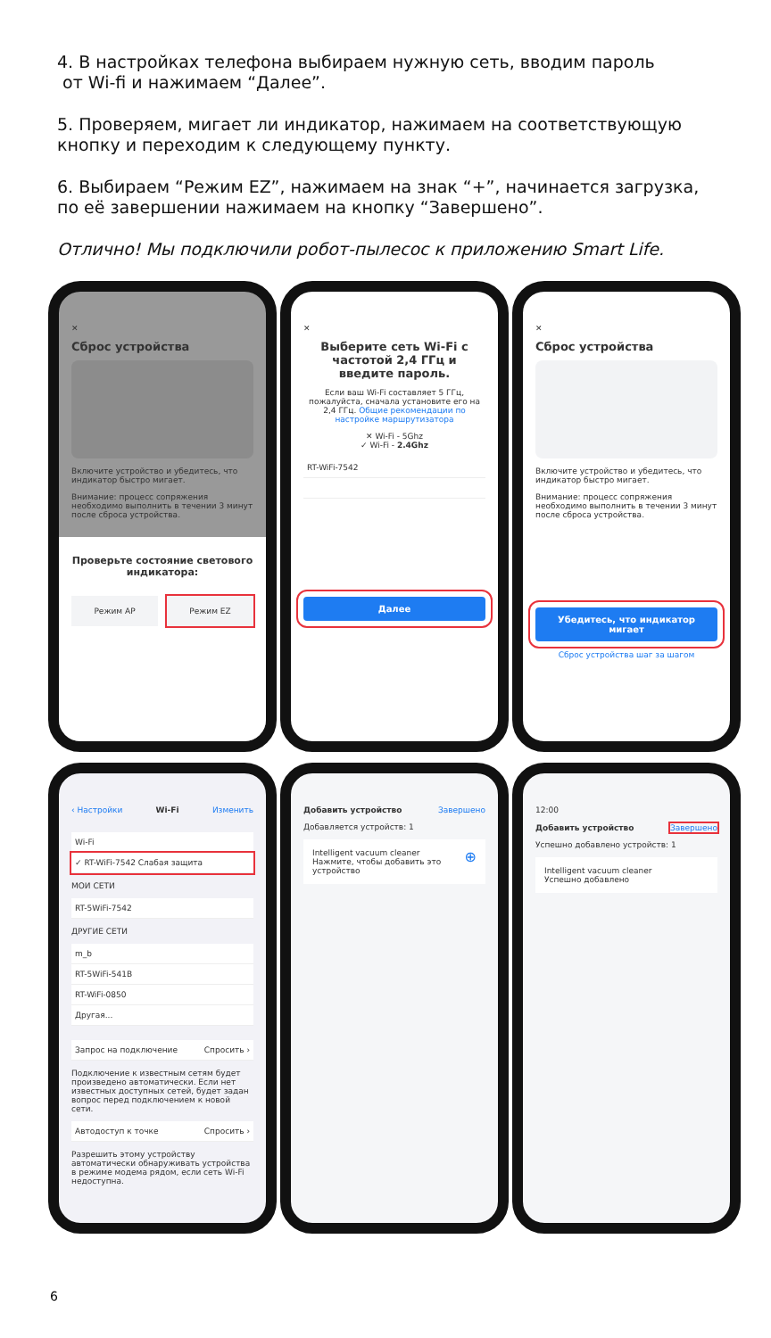4. В настройках телефона выбираем нужную сеть, вводим пароль
от Wi-fi и нажимаем “Далее”.
5. Проверяем, мигает ли индикатор, нажимаем на соответствующую кнопку и переходим к следующему пункту.
6. Выбираем “Режим EZ”, нажимаем на знак “+”, начинается загрузка, по её завершении нажимаем на кнопку “Завершено”.
Отлично! Мы подключили робот-пылесос к приложению Smart Life.
✕
Сброс устройства
Включите устройство и убедитесь, что индикатор быстро мигает.
Внимание: процесс сопряжения необходимо выполнить в течении 3 минут после сброса устройства.
Проверьте состояние светового индикатора:
Режим AP Режим EZ
✕
Выберите сеть Wi-Fi с частотой 2,4 ГГц и введите пароль.
Если ваш Wi-Fi составляет 5 ГГц, пожалуйста, сначала установите его на 2,4 ГГц. Общие рекомендации по настройке маршрутизатора
✕ Wi-Fi - 5Ghz
✓ Wi-Fi - 2.4Ghz
RT-WiFi-7542
Далее
✕
Сброс устройства
Включите устройство и убедитесь, что индикатор быстро мигает.
Внимание: процесс сопряжения необходимо выполнить в течении 3 минут после сброса устройства.
Убедитесь, что индикатор мигает
Сброс устройства шаг за шагом
‹ Настройки Wi-Fi Изменить
Wi-Fi
✓ RT-WiFi-7542 Слабая защита
МОИ СЕТИ
RT-5WiFi-7542
ДРУГИЕ СЕТИ
m_b
RT-5WiFi-541B
RT-WiFi-0850
Другая...
Запрос на подключение Спросить ›
Подключение к известным сетям будет произведено автоматически. Если нет известных доступных сетей, будет задан вопрос перед подключением к новой сети.
Автодоступ к точке Спросить ›
Разрешить этому устройству автоматически обнаруживать устройства в режиме модема рядом, если сеть Wi-Fi недоступна.
Добавить устройство Завершено
Добавляется устройств: 1
Intelligent vacuum cleaner
Нажмите, чтобы добавить это устройство ⊕
12:00
Добавить устройство Завершено
Успешно добавлено устройств: 1
Intelligent vacuum cleaner
Успешно добавлено
6